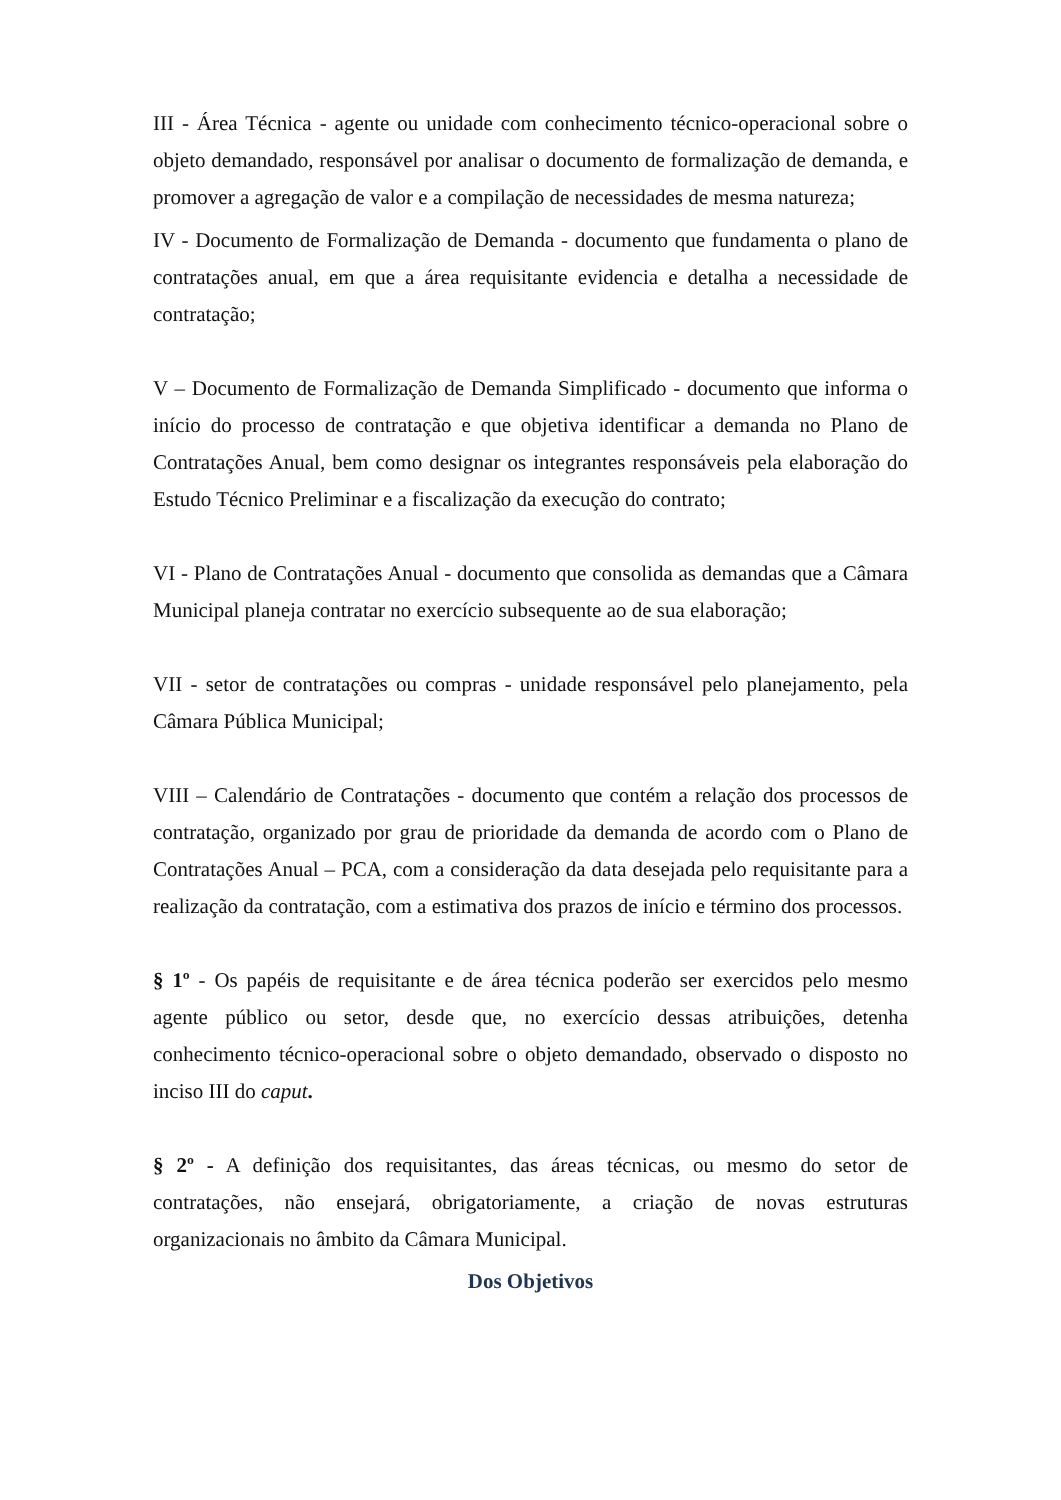III - Área Técnica - agente ou unidade com conhecimento técnico-operacional sobre o objeto demandado, responsável por analisar o documento de formalização de demanda, e promover a agregação de valor e a compilação de necessidades de mesma natureza;
IV - Documento de Formalização de Demanda - documento que fundamenta o plano de contratações anual, em que a área requisitante evidencia e detalha a necessidade de contratação;
V – Documento de Formalização de Demanda Simplificado - documento que informa o início do processo de contratação e que objetiva identificar a demanda no Plano de Contratações Anual, bem como designar os integrantes responsáveis pela elaboração do Estudo Técnico Preliminar e a fiscalização da execução do contrato;
VI - Plano de Contratações Anual - documento que consolida as demandas que a Câmara Municipal planeja contratar no exercício subsequente ao de sua elaboração;
VII - setor de contratações ou compras - unidade responsável pelo planejamento, pela Câmara Pública Municipal;
VIII – Calendário de Contratações - documento que contém a relação dos processos de contratação, organizado por grau de prioridade da demanda de acordo com o Plano de Contratações Anual – PCA, com a consideração da data desejada pelo requisitante para a realização da contratação, com a estimativa dos prazos de início e término dos processos.
§ 1º - Os papéis de requisitante e de área técnica poderão ser exercidos pelo mesmo agente público ou setor, desde que, no exercício dessas atribuições, detenha conhecimento técnico-operacional sobre o objeto demandado, observado o disposto no inciso III do caput.
§ 2º - A definição dos requisitantes, das áreas técnicas, ou mesmo do setor de contratações, não ensejará, obrigatoriamente, a criação de novas estruturas organizacionais no âmbito da Câmara Municipal.
Dos Objetivos